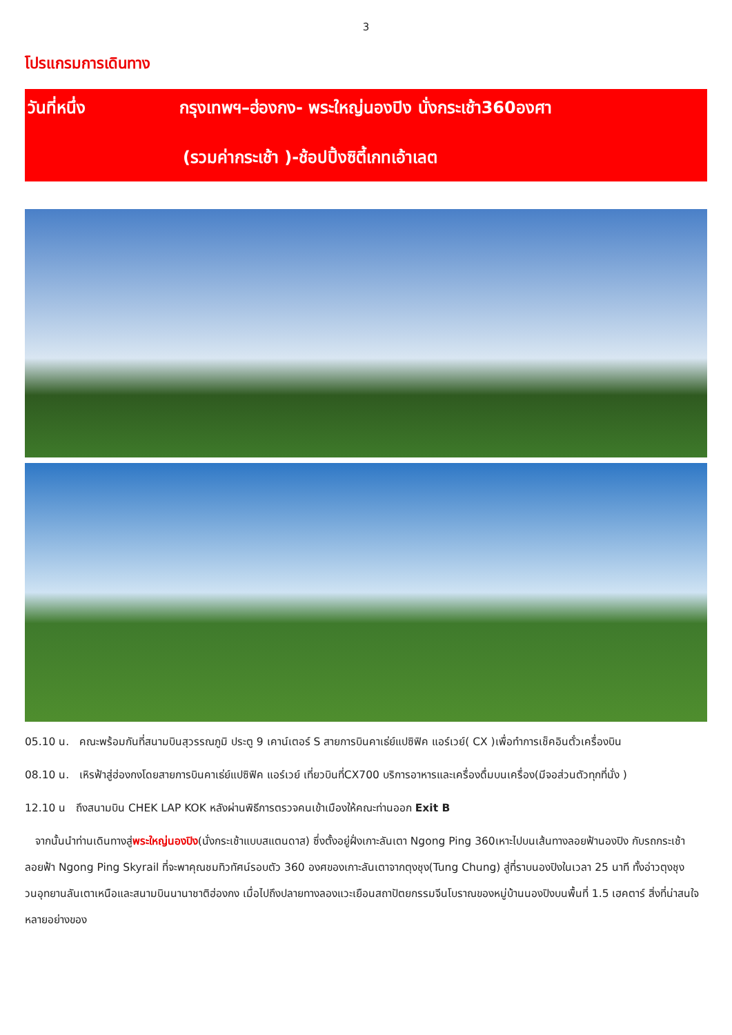3
โปรแกรมการเดินทาง
วันที่หนึ่ง กรุงเทพฯ–ฮ่องกง- พระใหญ่นองปิง นั่งกระเช้า360องศา
(รวมค่ากระเช้า )-ช้อปปิ้งซิตี้เกทเอ้าเลต
05.10 น. คณะพร้อมกันที่สนามบินสุวรรณภูมิ ประตู 9 เคาน์เตอร์ S สายการบินคาเธ่ย์แปซิฟิค แอร์เวย์( CX )เพื่อทำการเช็คอินตั๋วเครื่องบิน
08.10 น. เหิรฟ้าสู่ฮ่องกงโดยสายการบินคาเธ่ย์แปซิฟิค แอร์เวย์ เที่ยวบินที่CX700 บริการอาหารและเครื่องดื่มบนเครื่อง(มีจอส่วนตัวทุกที่นั่ง )
12.10 น ถึงสนามบิน CHEK LAP KOK หลังผ่านพิธีการตรวจคนเข้าเมืองให้คณะท่านออก Exit B
จากนั้นนำท่านเดินทางสู่พระใหญ่นองปิง(นั่งกระเช้าแบบสแตนดาส) ซึ่งตั้งอยู่ฝั่งเกาะลันเตา Ngong Ping 360เหาะไปบนเส้นทางลอยฟ้านองปิง กับรถกระเช้าลอยฟ้า Ngong Ping Skyrail ที่จะพาคุณชมทิวทัศน์รอบตัว 360 องศของเกาะลันเตาจากตุงชุง(Tung Chung) สู่ที่ราบนองปิงในเวลา 25 นาที ทั้งอ่าวตุงชุง วนอุทยานลันเตาเหนือและสนามบินนานาชาติฮ่องกง เมื่อไปถึงปลายทางลองแวะเยือนสถาปัตยกรรมจีนโบราณของหมู่บ้านนองปิงบนพื้นที่ 1.5 เฮคตาร์ สิ่งที่น่าสนใจหลายอย่างของ